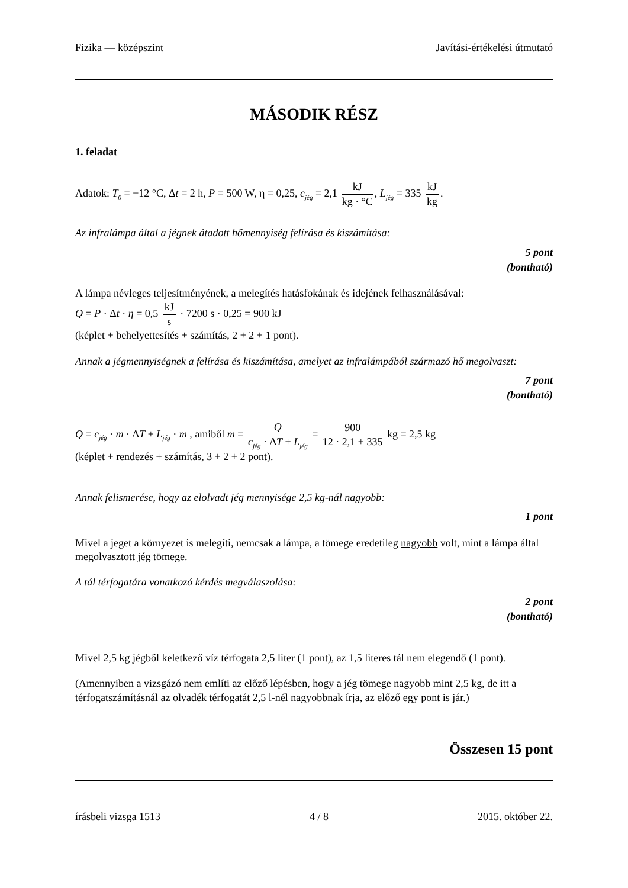Fizika — középszint Javítási-értékelési útmutató
MÁSODIK RÉSZ
1. feladat
Adatok: T<sub>0</sub> = −12 °C, Δt = 2 h, P = 500 W, η = 0,25, c<sub>jég</sub> = 2,1 kJ kg · °C, L<sub>jég</sub> = 335 kJ kg.
Az infralámpa által a jégnek átadott hőmennyiség felírása és kiszámítása:
5 pont
(bontható)
A lámpa névleges teljesítményének, a melegítés hatásfokának és idejének felhasználásával:
Q = P · Δt · η = 0,5 kJ s · 7200 s · 0,25 = 900 kJ
(képlet + behelyettesítés + számítás, 2 + 2 + 1 pont).
Annak a jégmennyiségnek a felírása és kiszámítása, amelyet az infralámpából származó hő megolvaszt:
7 pont
(bontható)
Q = c<sub>jég</sub> · m · ΔT + L<sub>jég</sub> · m , amiből m = Q c<sub>jég</sub> · ΔT + L<sub>jég</sub> = 900 12 · 2,1 + 335 kg = 2,5 kg
(képlet + rendezés + számítás, 3 + 2 + 2 pont).
Annak felismerése, hogy az elolvadt jég mennyisége 2,5 kg-nál nagyobb:
1 pont
Mivel a jeget a környezet is melegíti, nemcsak a lámpa, a tömege eredetileg nagyobb volt, mint a lámpa által megolvasztott jég tömege.
A tál térfogatára vonatkozó kérdés megválaszolása:
2 pont
(bontható)
Mivel 2,5 kg jégből keletkező víz térfogata 2,5 liter (1 pont), az 1,5 literes tál nem elegendő (1 pont).
(Amennyiben a vizsgázó nem említi az előző lépésben, hogy a jég tömege nagyobb mint 2,5 kg, de itt a térfogatszámításnál az olvadék térfogatát 2,5 l-nél nagyobbnak írja, az előző egy pont is jár.)
Összesen 15 pont
írásbeli vizsga 1513 4 / 8 2015. október 22.